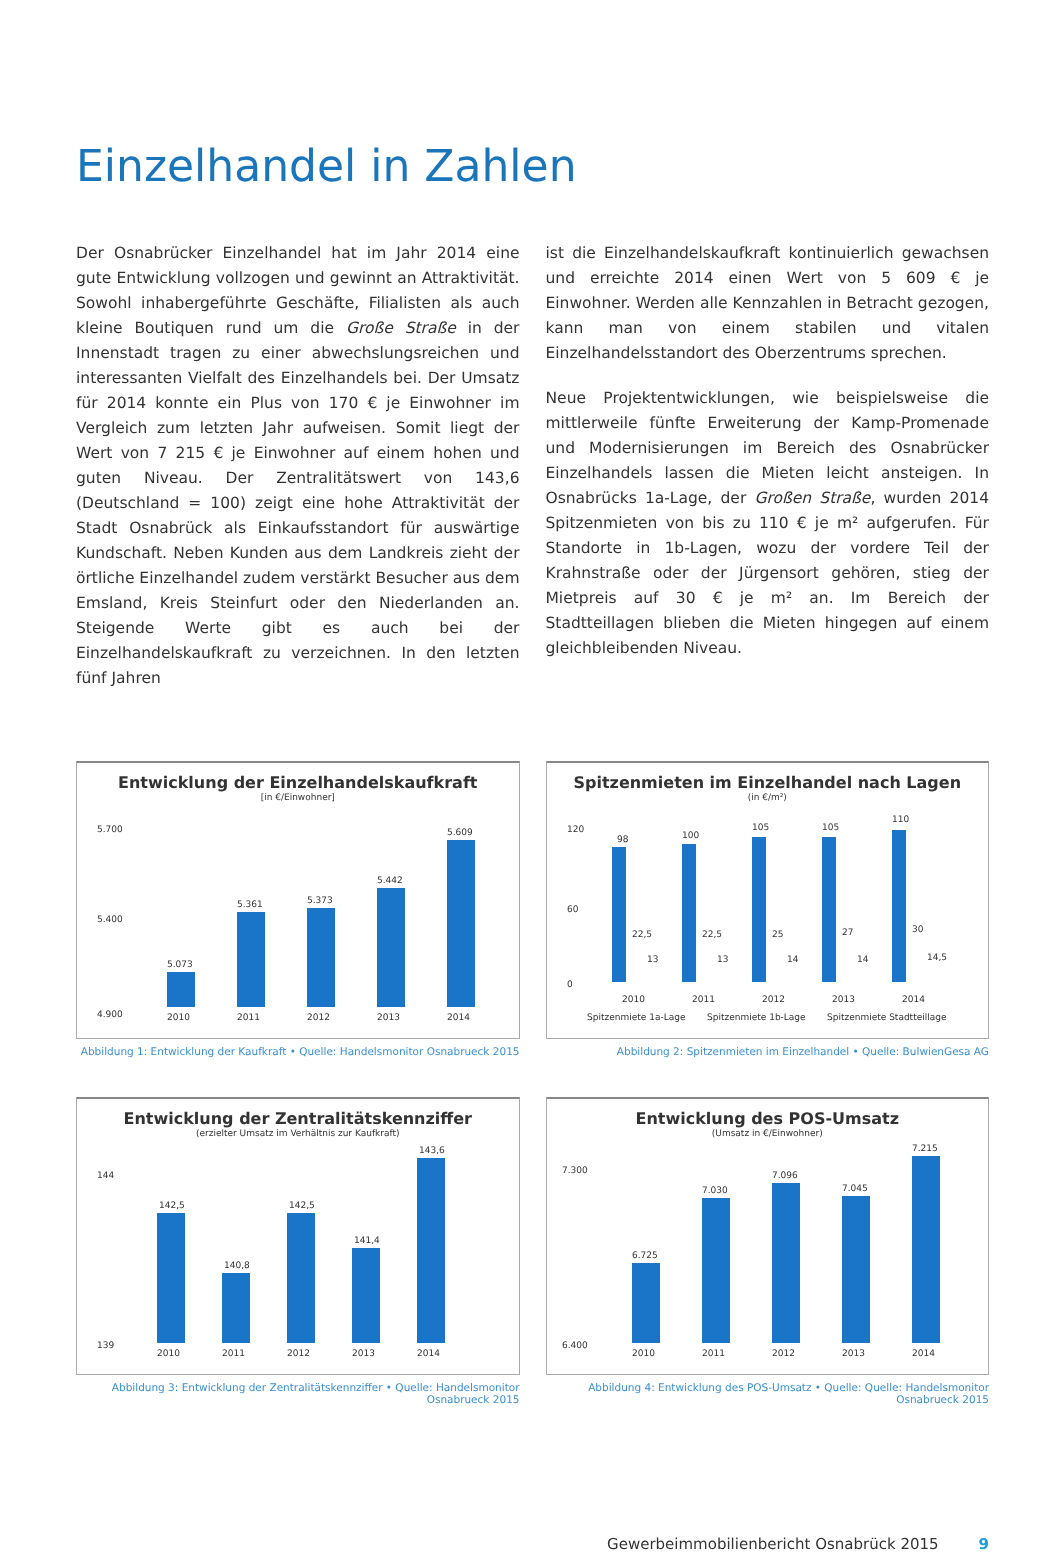Einzelhandel in Zahlen
Der Osnabrücker Einzelhandel hat im Jahr 2014 eine gute Entwicklung vollzogen und gewinnt an Attraktivität. Sowohl inhabergeführte Geschäfte, Filialisten als auch kleine Boutiquen rund um die Große Straße in der Innenstadt tragen zu einer abwechslungsreichen und interessanten Vielfalt des Einzelhandels bei. Der Umsatz für 2014 konnte ein Plus von 170 € je Einwohner im Vergleich zum letzten Jahr aufweisen. Somit liegt der Wert von 7 215 € je Einwohner auf einem hohen und guten Niveau. Der Zentralitätswert von 143,6 (Deutschland = 100) zeigt eine hohe Attraktivität der Stadt Osnabrück als Einkaufsstandort für auswärtige Kundschaft. Neben Kunden aus dem Landkreis zieht der örtliche Einzelhandel zudem verstärkt Besucher aus dem Emsland, Kreis Steinfurt oder den Niederlanden an. Steigende Werte gibt es auch bei der Einzelhandelskaufkraft zu verzeichnen. In den letzten fünf Jahren
ist die Einzelhandelskaufkraft kontinuierlich gewachsen und erreichte 2014 einen Wert von 5 609 € je Einwohner. Werden alle Kennzahlen in Betracht gezogen, kann man von einem stabilen und vitalen Einzelhandelsstandort des Oberzentrums sprechen.
Neue Projektentwicklungen, wie beispielsweise die mittlerweile fünfte Erweiterung der Kamp-Promenade und Modernisierungen im Bereich des Osnabrücker Einzelhandels lassen die Mieten leicht ansteigen. In Osnabrücks 1a-Lage, der Großen Straße, wurden 2014 Spitzenmieten von bis zu 110 € je m² aufgerufen. Für Standorte in 1b-Lagen, wozu der vordere Teil der Krahnstraße oder der Jürgensort gehören, stieg der Mietpreis auf 30 € je m² an. Im Bereich der Stadtteillagen blieben die Mieten hingegen auf einem gleichbleibenden Niveau.
Entwicklung der Einzelhandelskaufkraft
[in €/Einwohner]
5.700
5.400
4.900
5.073
5.361
5.373
5.442
5.609
2010
2011
2012
2013
2014
Abbildung 1: Entwicklung der Kaufkraft • Quelle: Handelsmonitor Osnabrueck 2015
Spitzenmieten im Einzelhandel nach Lagen
(in €/m²)
120
60
0
98
22,5
13
100
22,5
13
105
25
14
105
27
14
110
30
14,5
2010
2011
2012
2013
2014
Spitzenmiete 1a-Lage
Spitzenmiete 1b-Lage
Spitzenmiete Stadtteillage
Abbildung 2: Spitzenmieten im Einzelhandel • Quelle: BulwienGesa AG
Entwicklung der Zentralitätskennziffer
(erzielter Umsatz im Verhältnis zur Kaufkraft)
144
139
142,5
140,8
142,5
141,4
143,6
2010
2011
2012
2013
2014
Abbildung 3: Entwicklung der Zentralitätskennziffer • Quelle: Handelsmonitor Osnabrueck 2015
Entwicklung des POS-Umsatz
(Umsatz in €/Einwohner)
7.300
6.400
6.725
7.030
7.096
7.045
7.215
2010
2011
2012
2013
2014
Abbildung 4: Entwicklung des POS-Umsatz • Quelle: Quelle: Handelsmonitor Osnabrueck 2015
Gewerbeimmobilienbericht Osnabrück 2015 9